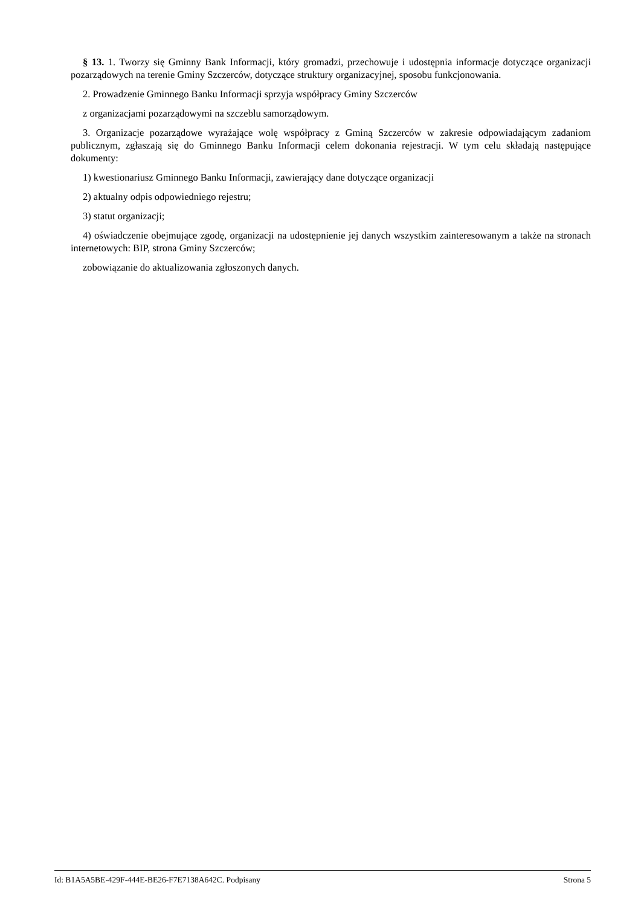§ 13. 1. Tworzy się Gminny Bank Informacji, który gromadzi, przechowuje i udostępnia informacje dotyczące organizacji pozarządowych na terenie Gminy Szczerców, dotyczące struktury organizacyjnej, sposobu funkcjonowania.
2. Prowadzenie Gminnego Banku Informacji sprzyja współpracy Gminy Szczerców
z organizacjami pozarządowymi na szczeblu samorządowym.
3. Organizacje pozarządowe wyrażające wolę współpracy z Gminą Szczerców w zakresie odpowiadającym zadaniom publicznym, zgłaszają się do Gminnego Banku Informacji celem dokonania rejestracji. W tym celu składają następujące dokumenty:
1) kwestionariusz Gminnego Banku Informacji, zawierający dane dotyczące organizacji
2) aktualny odpis odpowiedniego rejestru;
3) statut organizacji;
4) oświadczenie obejmujące zgodę, organizacji na udostępnienie jej danych wszystkim zainteresowanym a także na stronach internetowych: BIP, strona Gminy Szczerców;
zobowiązanie do aktualizowania zgłoszonych danych.
Id: B1A5A5BE-429F-444E-BE26-F7E7138A642C. Podpisany Strona 5